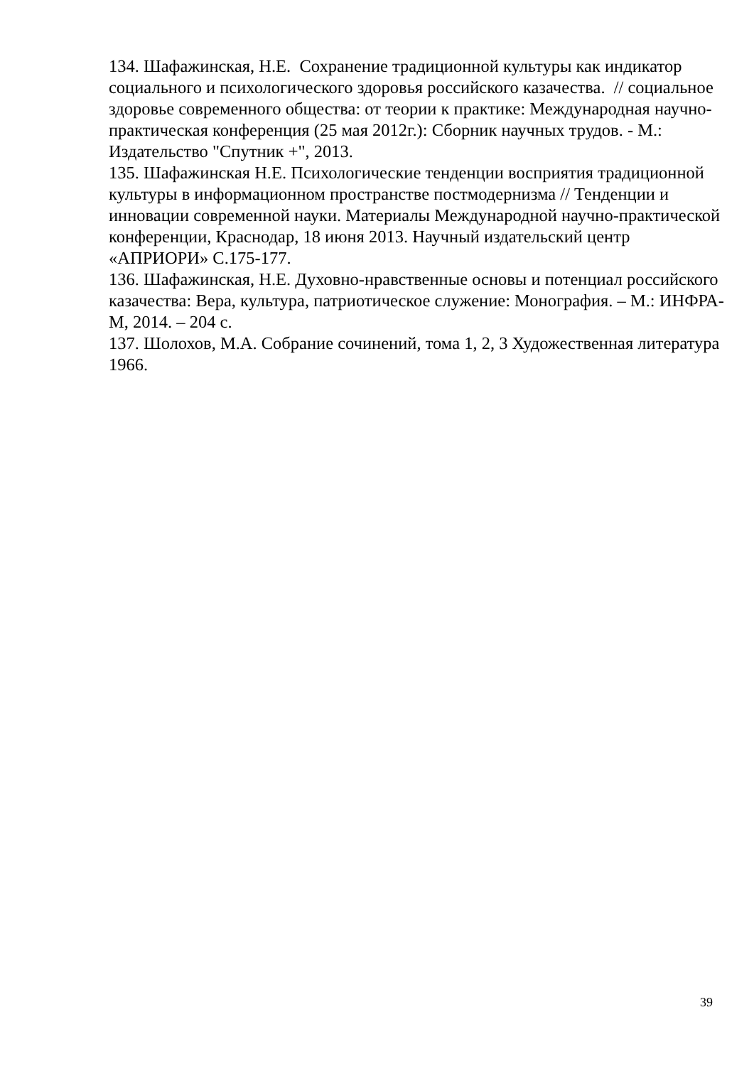134. Шафажинская, Н.Е. Сохранение традиционной культуры как индикатор социального и психологического здоровья российского казачества. // социальное здоровье современного общества: от теории к практике: Международная научно-практическая конференция (25 мая 2012г.): Сборник научных трудов. - М.: Издательство "Спутник +", 2013.
135. Шафажинская Н.Е. Психологические тенденции восприятия традиционной культуры в информационном пространстве постмодернизма // Тенденции и инновации современной науки. Материалы Международной научно-практической конференции, Краснодар, 18 июня 2013. Научный издательский центр «АПРИОРИ» С.175-177.
136. Шафажинская, Н.Е. Духовно-нравственные основы и потенциал российского казачества: Вера, культура, патриотическое служение: Монография. – М.: ИНФРА-М, 2014. – 204 с.
137. Шолохов, М.А. Собрание сочинений, тома 1, 2, 3 Художественная литература 1966.
39